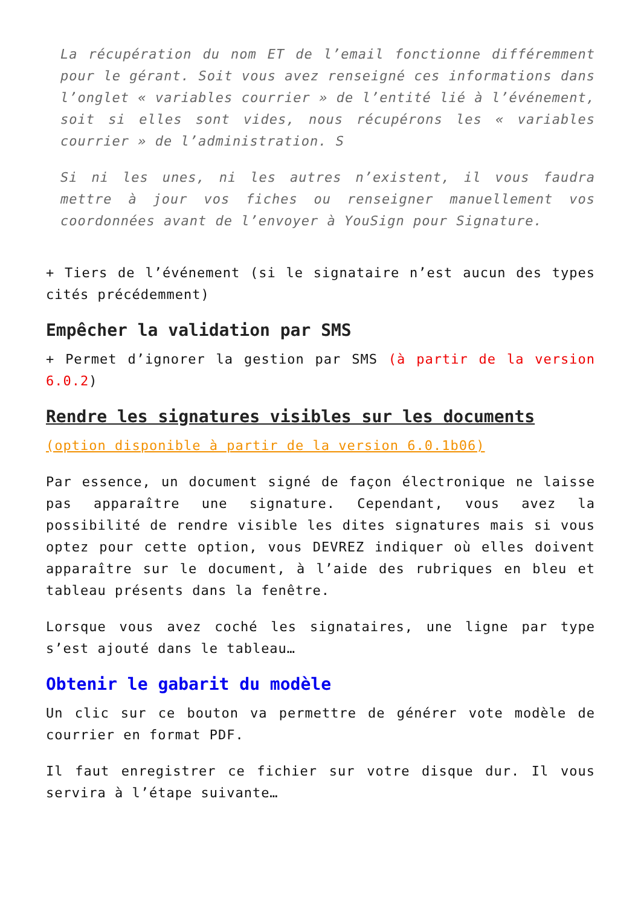La récupération du nom ET de l’email fonctionne différemment pour le gérant. Soit vous avez renseigné ces informations dans l’onglet « variables courrier » de l’entité lié à l’événement, soit si elles sont vides, nous récupérons les « variables courrier » de l’administration. S
Si ni les unes, ni les autres n’existent, il vous faudra mettre à jour vos fiches ou renseigner manuellement vos coordonnées avant de l’envoyer à YouSign pour Signature.
+ Tiers de l’événement (si le signataire n’est aucun des types cités précédemment)
Empêcher la validation par SMS
+ Permet d’ignorer la gestion par SMS (à partir de la version 6.0.2)
Rendre les signatures visibles sur les documents
(option disponible à partir de la version 6.0.1b06)
Par essence, un document signé de façon électronique ne laisse pas apparaître une signature. Cependant, vous avez la possibilité de rendre visible les dites signatures mais si vous optez pour cette option, vous DEVREZ indiquer où elles doivent apparaître sur le document, à l’aide des rubriques en bleu et tableau présents dans la fenêtre.
Lorsque vous avez coché les signataires, une ligne par type s’est ajouté dans le tableau…
Obtenir le gabarit du modèle
Un clic sur ce bouton va permettre de générer vote modèle de courrier en format PDF.
Il faut enregistrer ce fichier sur votre disque dur. Il vous servira à l’étape suivante…